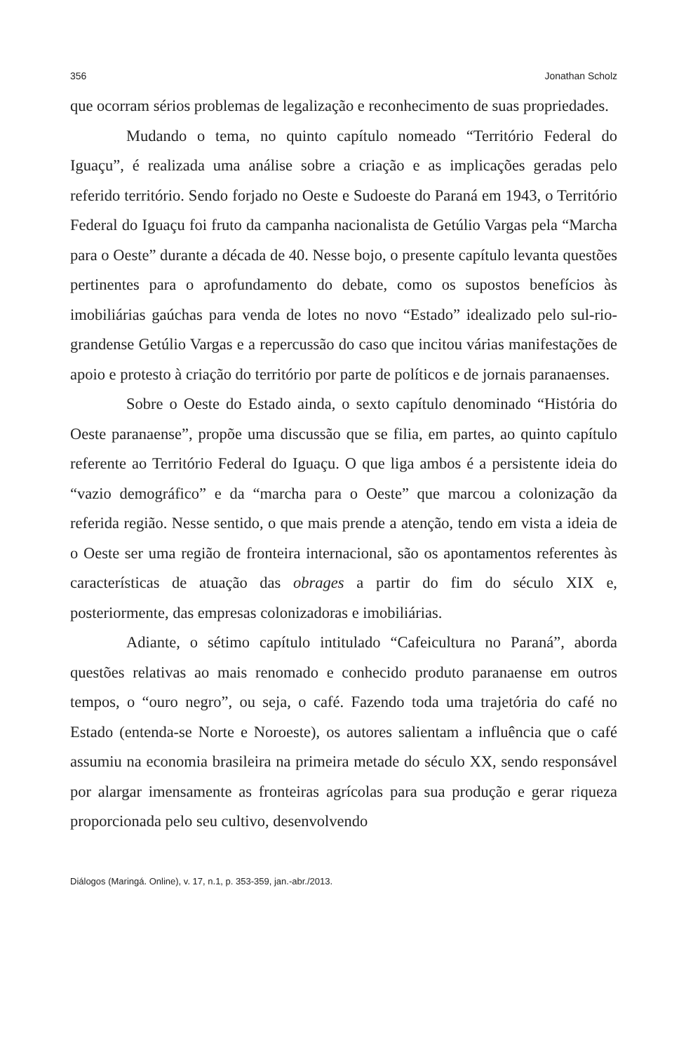356 Jonathan Scholz
que ocorram sérios problemas de legalização e reconhecimento de suas propriedades.
Mudando o tema, no quinto capítulo nomeado “Território Federal do Iguaçu”, é realizada uma análise sobre a criação e as implicações geradas pelo referido território. Sendo forjado no Oeste e Sudoeste do Paraná em 1943, o Território Federal do Iguaçu foi fruto da campanha nacionalista de Getúlio Vargas pela “Marcha para o Oeste” durante a década de 40. Nesse bojo, o presente capítulo levanta questões pertinentes para o aprofundamento do debate, como os supostos benefícios às imobiliárias gaúchas para venda de lotes no novo “Estado” idealizado pelo sul-rio-grandense Getúlio Vargas e a repercussão do caso que incitou várias manifestações de apoio e protesto à criação do território por parte de políticos e de jornais paranaenses.
Sobre o Oeste do Estado ainda, o sexto capítulo denominado “História do Oeste paranaense”, propõe uma discussão que se filia, em partes, ao quinto capítulo referente ao Território Federal do Iguaçu. O que liga ambos é a persistente ideia do “vazio demográfico” e da “marcha para o Oeste” que marcou a colonização da referida região. Nesse sentido, o que mais prende a atenção, tendo em vista a ideia de o Oeste ser uma região de fronteira internacional, são os apontamentos referentes às características de atuação das obrages a partir do fim do século XIX e, posteriormente, das empresas colonizadoras e imobiliárias.
Adiante, o sétimo capítulo intitulado “Cafeicultura no Paraná”, aborda questões relativas ao mais renomado e conhecido produto paranaense em outros tempos, o “ouro negro”, ou seja, o café. Fazendo toda uma trajetória do café no Estado (entenda-se Norte e Noroeste), os autores salientam a influência que o café assumiu na economia brasileira na primeira metade do século XX, sendo responsável por alargar imensamente as fronteiras agrícolas para sua produção e gerar riqueza proporcionada pelo seu cultivo, desenvolvendo
Diálogos (Maringá. Online), v. 17, n.1, p. 353-359, jan.-abr./2013.